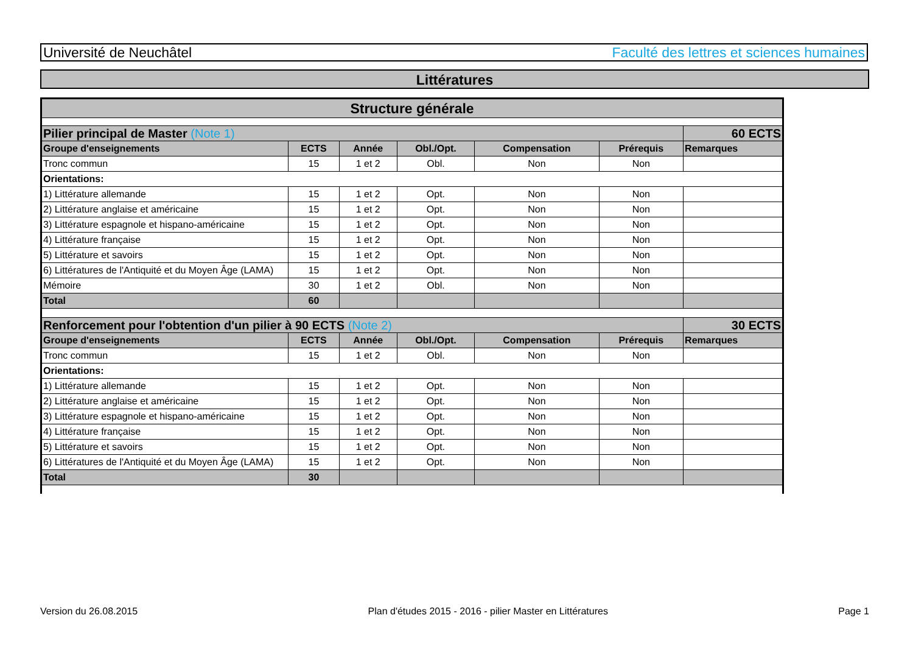Université de Neuchâtel Faculté des lettres et sciences humaines
Littératures
| Structure générale | | | | | | |
| --- | --- | --- | --- | --- | --- | --- |
| Pilier principal de Master (Note 1) | | | | | | 60 ECTS |
| Groupe d'enseignements | ECTS | Année | Obl./Opt. | Compensation | Prérequis | Remarques |
| Tronc commun | 15 | 1 et 2 | Obl. | Non | Non | |
| Orientations: | | | | | | |
| 1) Littérature allemande | 15 | 1 et 2 | Opt. | Non | Non | |
| 2) Littérature anglaise et américaine | 15 | 1 et 2 | Opt. | Non | Non | |
| 3) Littérature espagnole et hispano-américaine | 15 | 1 et 2 | Opt. | Non | Non | |
| 4) Littérature française | 15 | 1 et 2 | Opt. | Non | Non | |
| 5) Littérature et savoirs | 15 | 1 et 2 | Opt. | Non | Non | |
| 6) Littératures de l'Antiquité et du Moyen Âge (LAMA) | 15 | 1 et 2 | Opt. | Non | Non | |
| Mémoire | 30 | 1 et 2 | Obl. | Non | Non | |
| Total | 60 | | | | | |
| Renforcement pour l'obtention d'un pilier à 90 ECTS (Note 2) | | | | | | 30 ECTS |
| Groupe d'enseignements | ECTS | Année | Obl./Opt. | Compensation | Prérequis | Remarques |
| Tronc commun | 15 | 1 et 2 | Obl. | Non | Non | |
| Orientations: | | | | | | |
| 1) Littérature allemande | 15 | 1 et 2 | Opt. | Non | Non | |
| 2) Littérature anglaise et américaine | 15 | 1 et 2 | Opt. | Non | Non | |
| 3) Littérature espagnole et hispano-américaine | 15 | 1 et 2 | Opt. | Non | Non | |
| 4) Littérature française | 15 | 1 et 2 | Opt. | Non | Non | |
| 5) Littérature et savoirs | 15 | 1 et 2 | Opt. | Non | Non | |
| 6) Littératures de l'Antiquité et du Moyen Âge (LAMA) | 15 | 1 et 2 | Opt. | Non | Non | |
| Total | 30 | | | | | |
Version du 26.08.2015 Plan d'études 2015 - 2016 - pilier Master en Littératures Page 1